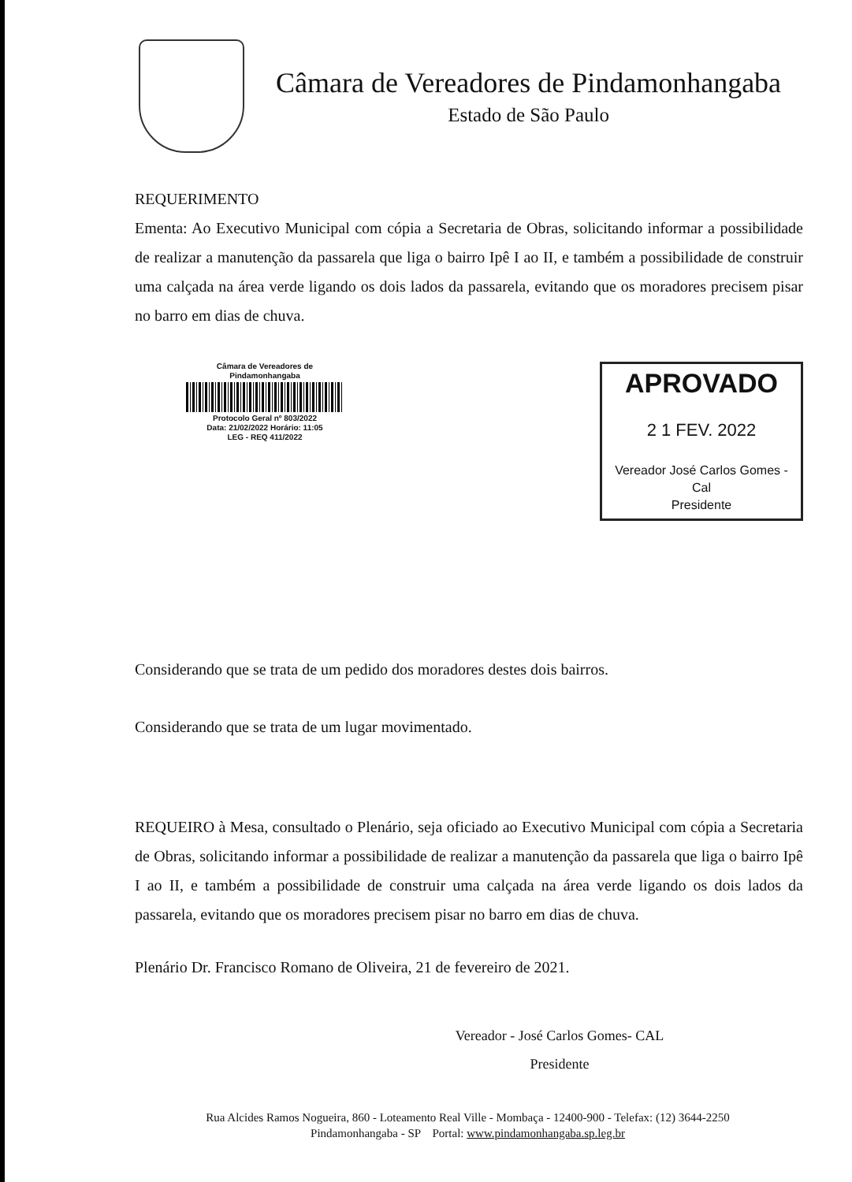Câmara de Vereadores de Pindamonhangaba
Estado de São Paulo
REQUERIMENTO
Ementa: Ao Executivo Municipal com cópia a Secretaria de Obras, solicitando informar a possibilidade de realizar a manutenção da passarela que liga o bairro Ipê I ao II, e também a possibilidade de construir uma calçada na área verde ligando os dois lados da passarela, evitando que os moradores precisem pisar no barro em dias de chuva.
Câmara de Vereadores de Pindamonhangaba
Protocolo Geral nº 803/2022
Data: 21/02/2022 Horário: 11:05
LEG - REQ 411/2022
APROVADO
2 1 FEV. 2022
Vereador José Carlos Gomes - Cal
Presidente
Considerando que se trata de um pedido dos moradores destes dois bairros.
Considerando que se trata de um lugar movimentado.
REQUEIRO à Mesa, consultado o Plenário, seja oficiado ao Executivo Municipal com cópia a Secretaria de Obras, solicitando informar a possibilidade de realizar a manutenção da passarela que liga o bairro Ipê I ao II, e também a possibilidade de construir uma calçada na área verde ligando os dois lados da passarela, evitando que os moradores precisem pisar no barro em dias de chuva.
Plenário Dr. Francisco Romano de Oliveira, 21 de fevereiro de 2021.
Vereador - José Carlos Gomes- CAL
Presidente
Rua Alcides Ramos Nogueira, 860 - Loteamento Real Ville - Mombaça - 12400-900 - Telefax: (12) 3644-2250
Pindamonhangaba - SP Portal: www.pindamonhangaba.sp.leg.br